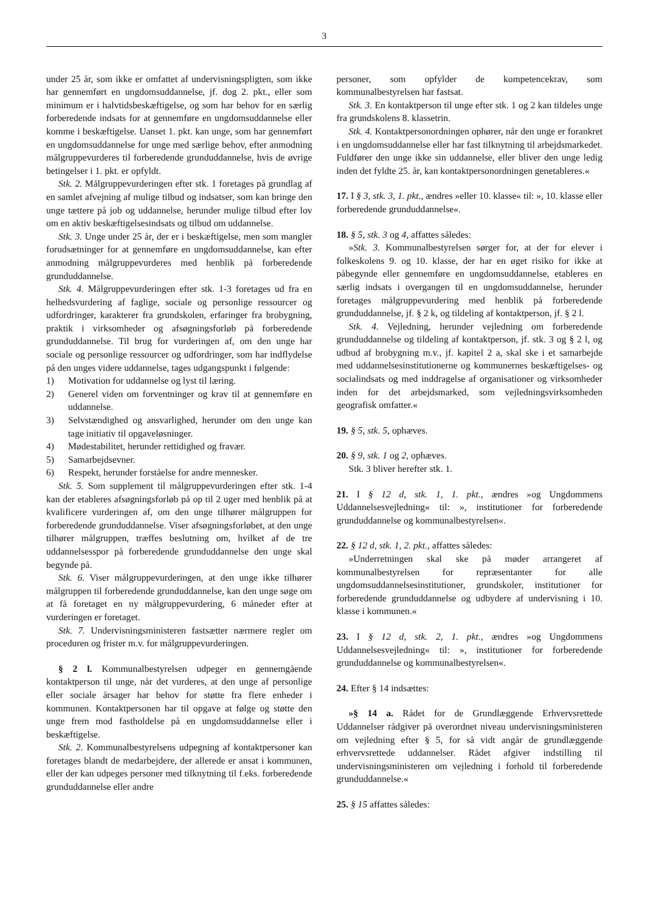3
under 25 år, som ikke er omfattet af undervisningspligten, som ikke har gennemført en ungdomsuddannelse, jf. dog 2. pkt., eller som minimum er i halvtidsbeskæftigelse, og som har behov for en særlig forberedende indsats for at gennemføre en ungdomsuddannelse eller komme i beskæftigelse. Uanset 1. pkt. kan unge, som har gennemført en ungdomsuddannelse for unge med særlige behov, efter anmodning målgruppevurderes til forberedende grunduddannelse, hvis de øvrige betingelser i 1. pkt. er opfyldt.
Stk. 2. Målgruppevurderingen efter stk. 1 foretages på grundlag af en samlet afvejning af mulige tilbud og indsatser, som kan bringe den unge tættere på job og uddannelse, herunder mulige tilbud efter lov om en aktiv beskæftigelsesindsats og tilbud om uddannelse.
Stk. 3. Unge under 25 år, der er i beskæftigelse, men som mangler forudsætninger for at gennemføre en ungdomsuddannelse, kan efter anmodning målgruppevurderes med henblik på forberedende grunduddannelse.
Stk. 4. Målgruppevurderingen efter stk. 1-3 foretages ud fra en helhedsvurdering af faglige, sociale og personlige ressourcer og udfordringer, karakterer fra grundskolen, erfaringer fra brobygning, praktik i virksomheder og afsøgningsforløb på forberedende grunduddannelse. Til brug for vurderingen af, om den unge har sociale og personlige ressourcer og udfordringer, som har indflydelse på den unges videre uddannelse, tages udgangspunkt i følgende:
1) Motivation for uddannelse og lyst til læring.
2) Generel viden om forventninger og krav til at gennemføre en uddannelse.
3) Selvstændighed og ansvarlighed, herunder om den unge kan tage initiativ til opgaveløsninger.
4) Mødestabilitet, herunder rettidighed og fravær.
5) Samarbejdsevner.
6) Respekt, herunder forståelse for andre mennesker.
Stk. 5. Som supplement til målgruppevurderingen efter stk. 1-4 kan der etableres afsøgningsforløb på op til 2 uger med henblik på at kvalificere vurderingen af, om den unge tilhører målgruppen for forberedende grunduddannelse. Viser afsøgningsforløbet, at den unge tilhører målgruppen, træffes beslutning om, hvilket af de tre uddannelsesspor på forberedende grunduddannelse den unge skal begynde på.
Stk. 6. Viser målgruppevurderingen, at den unge ikke tilhører målgruppen til forberedende grunduddannelse, kan den unge søge om at få foretaget en ny målgruppevurdering, 6 måneder efter at vurderingen er foretaget.
Stk. 7. Undervisningsministeren fastsætter nærmere regler om proceduren og frister m.v. for målgruppevurderingen.
§ 2 l. Kommunalbestyrelsen udpeger en gennemgående kontaktperson til unge, når det vurderes, at den unge af personlige eller sociale årsager har behov for støtte fra flere enheder i kommunen. Kontaktpersonen har til opgave at følge og støtte den unge frem mod fastholdelse på en ungdomsuddannelse eller i beskæftigelse.
Stk. 2. Kommunalbestyrelsens udpegning af kontaktpersoner kan foretages blandt de medarbejdere, der allerede er ansat i kommunen, eller der kan udpeges personer med tilknytning til f.eks. forberedende grunduddannelse eller andre
personer, som opfylder de kompetencekrav, som kommunalbestyrelsen har fastsat.
Stk. 3. En kontaktperson til unge efter stk. 1 og 2 kan tildeles unge fra grundskolens 8. klassetrin.
Stk. 4. Kontaktpersonordningen ophører, når den unge er forankret i en ungdomsuddannelse eller har fast tilknytning til arbejdsmarkedet. Fuldfører den unge ikke sin uddannelse, eller bliver den unge ledig inden det fyldte 25. år, kan kontaktpersonordningen genetableres.«
17. I § 3, stk. 3, 1. pkt., ændres »eller 10. klasse« til: », 10. klasse eller forberedende grunduddannelse«.
18. § 5, stk. 3 og 4, affattes således:
»Stk. 3. Kommunalbestyrelsen sørger for, at der for elever i folkeskolens 9. og 10. klasse, der har en øget risiko for ikke at påbegynde eller gennemføre en ungdomsuddannelse, etableres en særlig indsats i overgangen til en ungdomsuddannelse, herunder foretages målgruppevurdering med henblik på forberedende grunduddannelse, jf. § 2 k, og tildeling af kontaktperson, jf. § 2 l.
Stk. 4. Vejledning, herunder vejledning om forberedende grunduddannelse og tildeling af kontaktperson, jf. stk. 3 og § 2 l, og udbud af brobygning m.v., jf. kapitel 2 a, skal ske i et samarbejde med uddannelsesinstitutionerne og kommunernes beskæftigelses- og socialindsats og med inddragelse af organisationer og virksomheder inden for det arbejdsmarked, som vejledningsvirksomheden geografisk omfatter.«
19. § 5, stk. 5, ophæves.
20. § 9, stk. 1 og 2, ophæves.
Stk. 3 bliver herefter stk. 1.
21. I § 12 d, stk. 1, 1. pkt., ændres »og Ungdommens Uddannelsesvejledning« til: », institutioner for forberedende grunduddannelse og kommunalbestyrelsen«.
22. § 12 d, stk. 1, 2. pkt., affattes således:
»Underretningen skal ske på møder arrangeret af kommunalbestyrelsen for repræsentanter for alle ungdomsuddannelsesinstitutioner, grundskoler, institutioner for forberedende grunduddannelse og udbydere af undervisning i 10. klasse i kommunen.«
23. I § 12 d, stk. 2, 1. pkt., ændres »og Ungdommens Uddannelsesvejledning« til: », institutioner for forberedende grunduddannelse og kommunalbestyrelsen«.
24. Efter § 14 indsættes:
»§ 14 a. Rådet for de Grundlæggende Erhvervsrettede Uddannelser rådgiver på overordnet niveau undervisningsministeren om vejledning efter § 5, for så vidt angår de grundlæggende erhvervsrettede uddannelser. Rådet afgiver indstilling til undervisningsministeren om vejledning i forhold til forberedende grunduddannelse.«
25. § 15 affattes således: